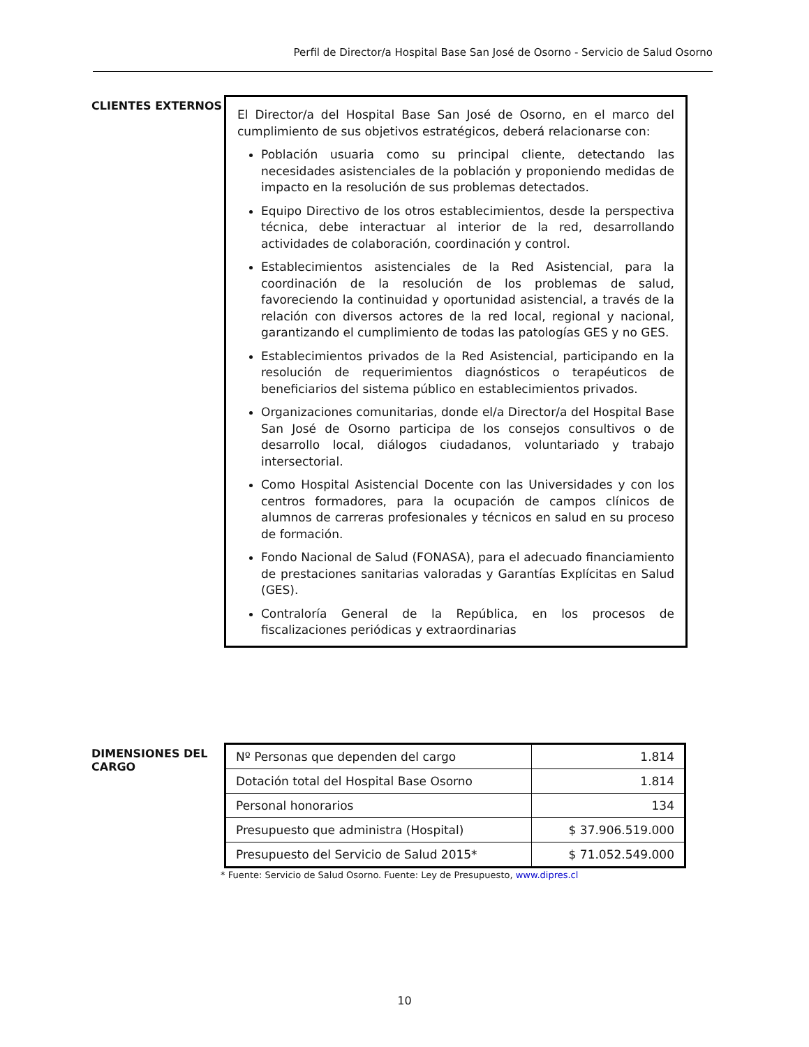Perfil de Director/a Hospital Base San José de Osorno - Servicio de Salud Osorno
CLIENTES EXTERNOS
El Director/a del Hospital Base San José de Osorno, en el marco del cumplimiento de sus objetivos estratégicos, deberá relacionarse con:
Población usuaria como su principal cliente, detectando las necesidades asistenciales de la población y proponiendo medidas de impacto en la resolución de sus problemas detectados.
Equipo Directivo de los otros establecimientos, desde la perspectiva técnica, debe interactuar al interior de la red, desarrollando actividades de colaboración, coordinación y control.
Establecimientos asistenciales de la Red Asistencial, para la coordinación de la resolución de los problemas de salud, favoreciendo la continuidad y oportunidad asistencial, a través de la relación con diversos actores de la red local, regional y nacional, garantizando el cumplimiento de todas las patologías GES y no GES.
Establecimientos privados de la Red Asistencial, participando en la resolución de requerimientos diagnósticos o terapéuticos de beneficiarios del sistema público en establecimientos privados.
Organizaciones comunitarias, donde el/a Director/a del Hospital Base San José de Osorno participa de los consejos consultivos o de desarrollo local, diálogos ciudadanos, voluntariado y trabajo intersectorial.
Como Hospital Asistencial Docente con las Universidades y con los centros formadores, para la ocupación de campos clínicos de alumnos de carreras profesionales y técnicos en salud en su proceso de formación.
Fondo Nacional de Salud (FONASA), para el adecuado financiamiento de prestaciones sanitarias valoradas y Garantías Explícitas en Salud (GES).
Contraloría General de la República, en los procesos de fiscalizaciones periódicas y extraordinarias
DIMENSIONES DEL CARGO
| Nº Personas que dependen del cargo | 1.814 |
| Dotación total del Hospital Base Osorno | 1.814 |
| Personal honorarios | 134 |
| Presupuesto que administra (Hospital) | $ 37.906.519.000 |
| Presupuesto del Servicio de Salud 2015* | $ 71.052.549.000 |
* Fuente: Servicio de Salud Osorno. Fuente: Ley de Presupuesto, www.dipres.cl
10